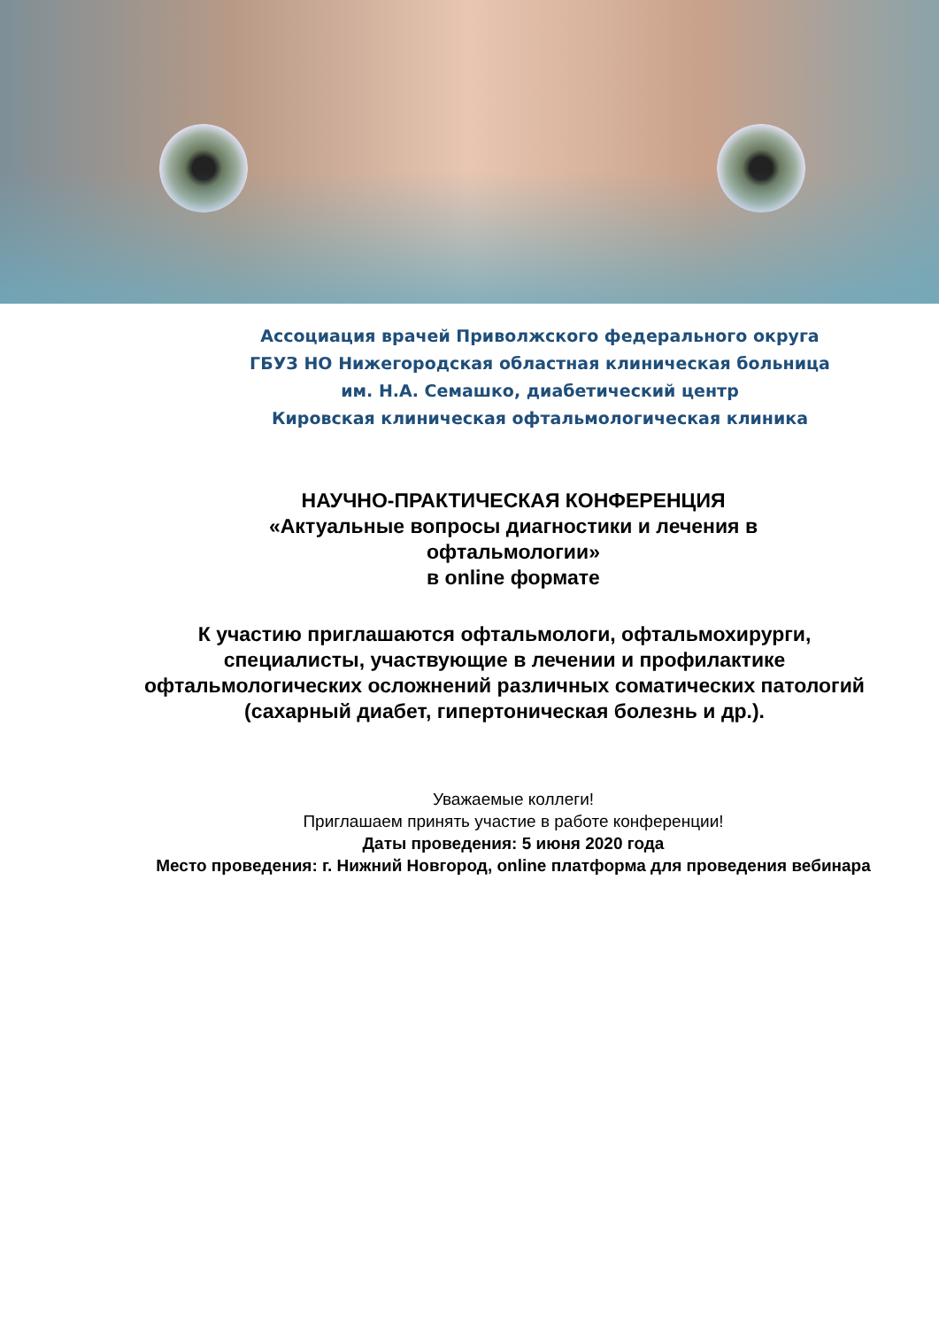Ассоциация врачей Приволжского федерального округа
ГБУЗ НО Нижегородская областная клиническая больница
им. Н.А. Семашко, диабетический центр
Кировская клиническая офтальмологическая клиника
НАУЧНО-ПРАКТИЧЕСКАЯ КОНФЕРЕНЦИЯ
«Актуальные вопросы диагностики и лечения в офтальмологии»
в online формате
К участию приглашаются офтальмологи, офтальмохирурги, специалисты, участвующие в лечении и профилактике офтальмологических осложнений различных соматических патологий (сахарный диабет, гипертоническая болезнь и др.).
Уважаемые коллеги!
Приглашаем принять участие в работе конференции!
Даты проведения: 5 июня 2020 года
Место проведения: г. Нижний Новгород, online платформа для проведения вебинара